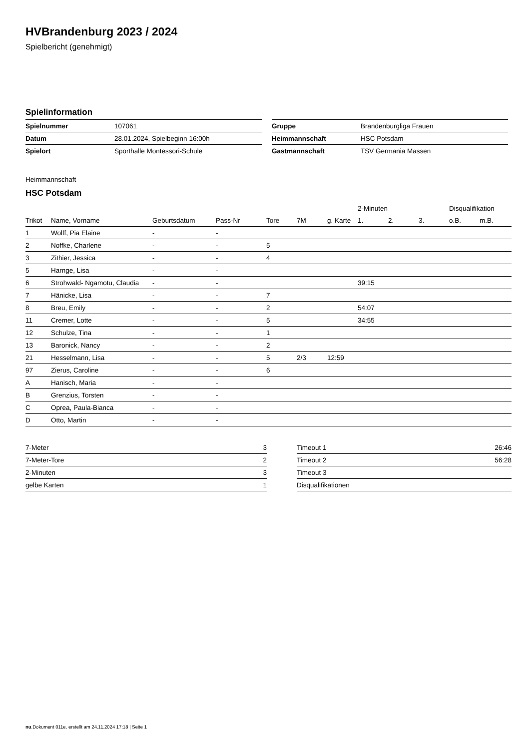HVBrandenburg 2023 / 2024
Spielbericht (genehmigt)
Spielinformation
| Spielnummer | 107061 |
| Datum | 28.01.2024, Spielbeginn 16:00h |
| Spielort | Sporthalle Montessori-Schule |
| Gruppe | Brandenburgliga Frauen |
| Heimmannschaft | HSC Potsdam |
| Gastmannschaft | TSV Germania Massen |
Heimmannschaft
HSC Potsdam
| | | | | | | | 2-Minuten | | | Disqualifikation | |
| --- | --- | --- | --- | --- | --- | --- | --- | --- | --- | --- | --- |
| Trikot | Name, Vorname | Geburtsdatum | Pass-Nr | Tore | 7M | g. Karte | 1. | 2. | 3. | o.B. | m.B. |
| 1 | Wolff, Pia Elaine | - | - | | | | | | | | |
| 2 | Noffke, Charlene | - | - | 5 | | | | | | | |
| 3 | Zithier, Jessica | - | - | 4 | | | | | | | |
| 5 | Harnge, Lisa | - | - | | | | | | | | |
| 6 | Strohwald- Ngamotu, Claudia | - | - | | | | 39:15 | | | | |
| 7 | Hänicke, Lisa | - | - | 7 | | | | | | | |
| 8 | Breu, Emily | - | - | 2 | | | 54:07 | | | | |
| 11 | Cremer, Lotte | - | - | 5 | | | 34:55 | | | | |
| 12 | Schulze, Tina | - | - | 1 | | | | | | | |
| 13 | Baronick, Nancy | - | - | 2 | | | | | | | |
| 21 | Hesselmann, Lisa | - | - | 5 | 2/3 | 12:59 | | | | | |
| 97 | Zierus, Caroline | - | - | 6 | | | | | | | |
| A | Hanisch, Maria | - | - | | | | | | | | |
| B | Grenzius, Torsten | - | - | | | | | | | | |
| C | Oprea, Paula-Bianca | - | - | | | | | | | | |
| D | Otto, Martin | - | - | | | | | | | | |
| 7-Meter | 3 |
| 7-Meter-Tore | 2 |
| 2-Minuten | 3 |
| gelbe Karten | 1 |
| Timeout 1 | 26:46 |
| Timeout 2 | 56:28 |
| Timeout 3 | |
| Disqualifikationen | |
nu.Dokument 011e, erstellt am 24.11.2024 17:18 | Seite 1